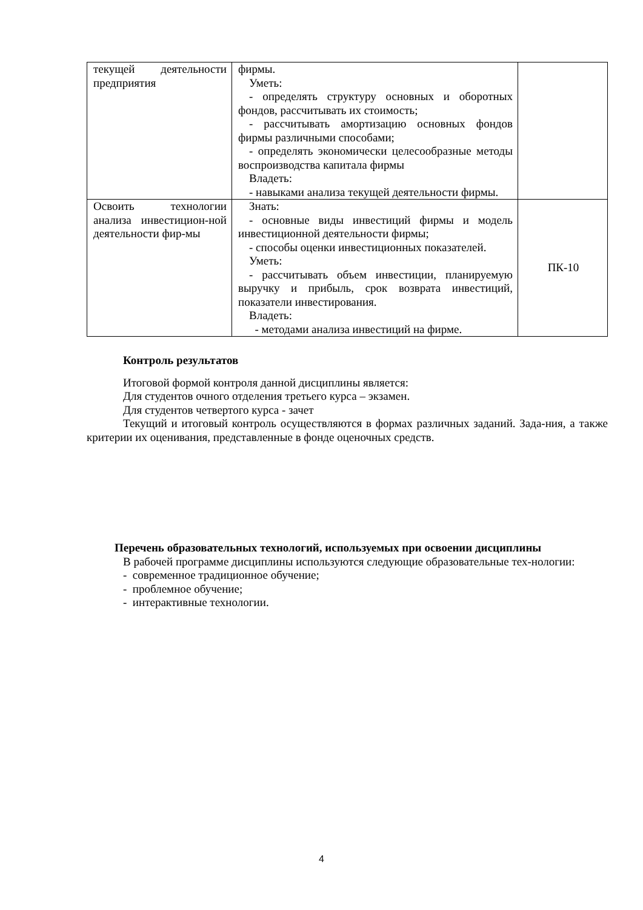| текущей деятельности предприятия | фирмы. Уметь: - определять структуру основных и оборотных фондов, рассчитывать их стоимость; - рассчитывать амортизацию основных фондов фирмы различными способами; - определять экономически целесообразные методы воспроизводства капитала фирмы Владеть: - навыками анализа текущей деятельности фирмы. | |
| Освоить технологии анализа инвестицион-ной деятельности фир-мы | Знать: - основные виды инвестиций фирмы и модель инвестиционной деятельности фирмы; - способы оценки инвестиционных показателей. Уметь: - рассчитывать объем инвестиции, планируемую выручку и прибыль, срок возврата инвестиций, показатели инвестирования. Владеть: - методами анализа инвестиций на фирме. | ПК-10 |
Контроль результатов
Итоговой формой контроля данной дисциплины является:
Для студентов очного отделения третьего курса – экзамен.
Для студентов четвертого курса - зачет
Текущий и итоговый контроль осуществляются в формах различных заданий. Зада-ния, а также критерии их оценивания, представленные в фонде оценочных средств.
Перечень образовательных технологий, используемых при освоении дисциплины
В рабочей программе дисциплины используются следующие образовательные тех-нологии:
- современное традиционное обучение;
- проблемное обучение;
- интерактивные технологии.
4